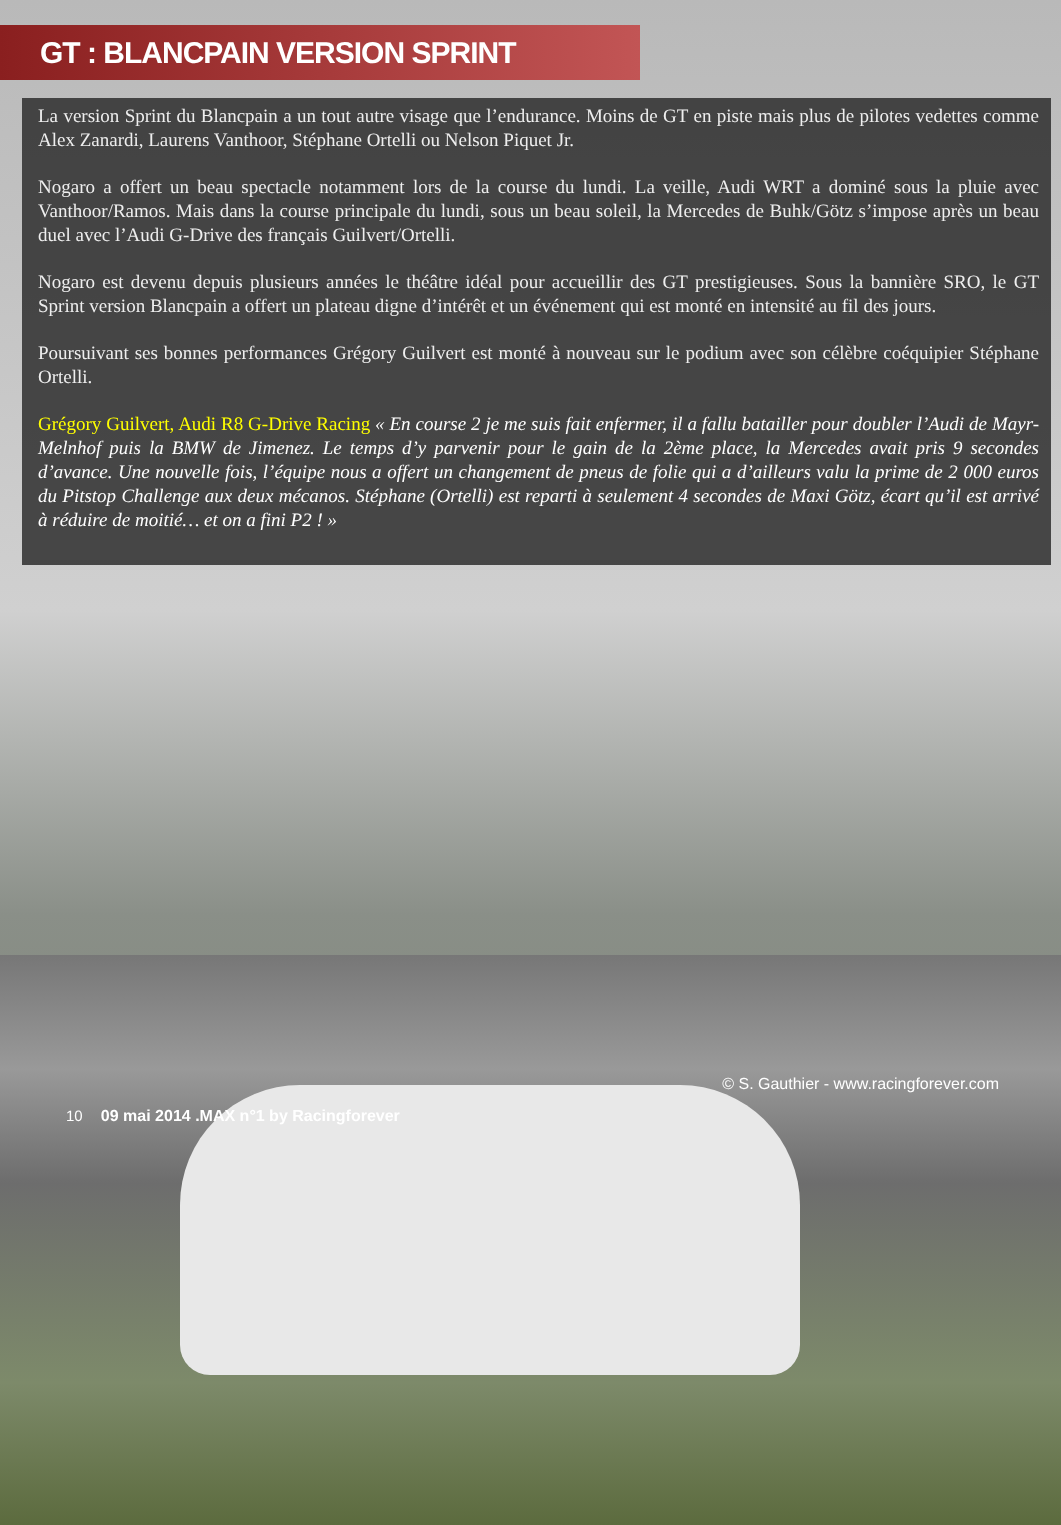GT : BLANCPAIN VERSION SPRINT
La version Sprint du Blancpain a un tout autre visage que l’endurance. Moins de GT en piste mais plus de pilotes vedettes comme Alex Zanardi, Laurens Vanthoor, Stéphane Ortelli ou Nelson Piquet Jr.
Nogaro a offert un beau spectacle notamment lors de la course du lundi. La veille, Audi WRT a dominé sous la pluie avec Vanthoor/Ramos. Mais dans la course principale du lundi, sous un beau soleil, la Mercedes de Buhk/Götz s’impose après un beau duel avec l’Audi G-Drive des français Guilvert/Ortelli.
Nogaro est devenu depuis plusieurs années le théâtre idéal pour accueillir des GT prestigieuses. Sous la bannière SRO, le GT Sprint version Blancpain a offert un plateau digne d’intérêt et un événement qui est monté en intensité au fil des jours.
Poursuivant ses bonnes performances Grégory Guilvert est monté à nouveau sur le podium avec son célèbre coéquipier Stéphane Ortelli.
Grégory Guilvert, Audi R8 G-Drive Racing « En course 2 je me suis fait enfermer, il a fallu batailler pour doubler l’Audi de Mayr-Melnhof puis la BMW de Jimenez. Le temps d’y parvenir pour le gain de la 2ème place, la Mercedes avait pris 9 secondes d’avance. Une nouvelle fois, l’équipe nous a offert un changement de pneus de folie qui a d’ailleurs valu la prime de 2 000 euros du Pitstop Challenge aux deux mécanos. Stéphane (Ortelli) est reparti à seulement 4 secondes de Maxi Götz, écart qu’il est arrivé à réduire de moitié… et on a fini P2 ! »
© S. Gauthier - www.racingforever.com
10 09 mai 2014 .MAX n°1 by Racingforever